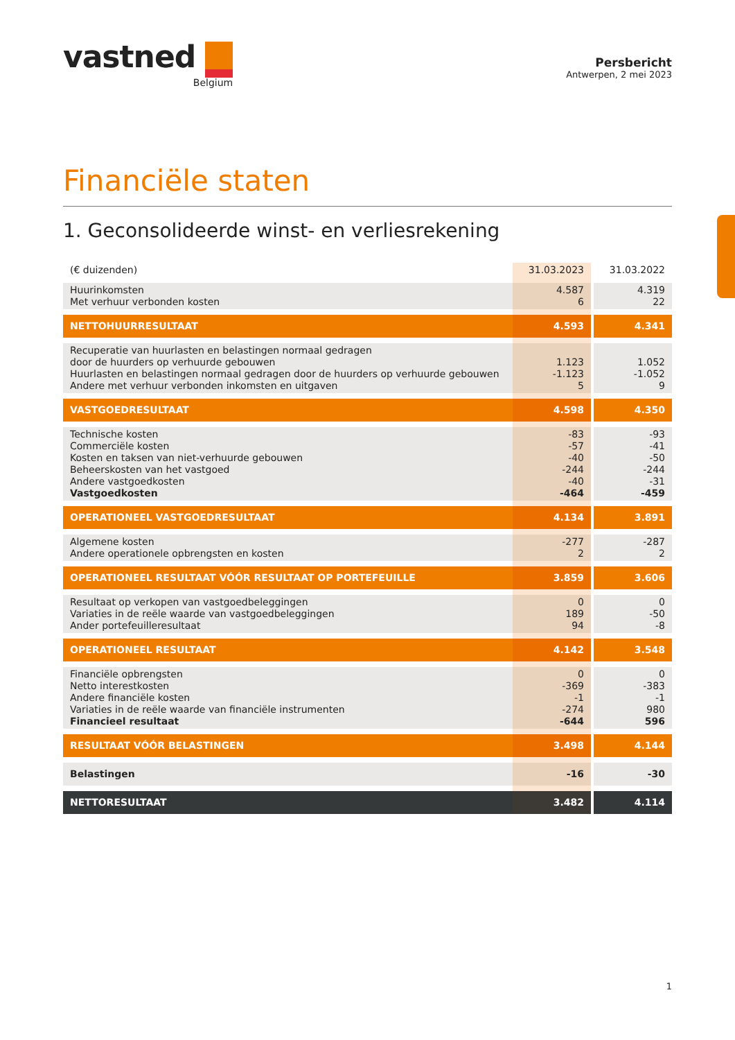vastned
Belgium
Persbericht
Antwerpen, 2 mei 2023
Financiële staten
1. Geconsolideerde winst- en verliesrekening
| (€ duizenden) | 31.03.2023 | 31.03.2022 |
| --- | --- | --- |
| Huurinkomsten Met verhuur verbonden kosten | 4.587 6 | 4.319 22 |
| NETTOHUURRESULTAAT | 4.593 | 4.341 |
| Recuperatie van huurlasten en belastingen normaal gedragen door de huurders op verhuurde gebouwen Huurlasten en belastingen normaal gedragen door de huurders op verhuurde gebouwen Andere met verhuur verbonden inkomsten en uitgaven | 1.123 -1.123 5 | 1.052 -1.052 9 |
| VASTGOEDRESULTAAT | 4.598 | 4.350 |
| Technische kosten Commerciële kosten Kosten en taksen van niet-verhuurde gebouwen Beheerskosten van het vastgoed Andere vastgoedkosten Vastgoedkosten | -83 -57 -40 -244 -40 -464 | -93 -41 -50 -244 -31 -459 |
| OPERATIONEEL VASTGOEDRESULTAAT | 4.134 | 3.891 |
| Algemene kosten Andere operationele opbrengsten en kosten | -277 2 | -287 2 |
| OPERATIONEEL RESULTAAT VÓÓR RESULTAAT OP PORTEFEUILLE | 3.859 | 3.606 |
| Resultaat op verkopen van vastgoedbeleggingen Variaties in de reële waarde van vastgoedbeleggingen Ander portefeuilleresultaat | 0 189 94 | 0 -50 -8 |
| OPERATIONEEL RESULTAAT | 4.142 | 3.548 |
| Financiële opbrengsten Netto interestkosten Andere financiële kosten Variaties in de reële waarde van financiële instrumenten Financieel resultaat | 0 -369 -1 -274 -644 | 0 -383 -1 980 596 |
| RESULTAAT VÓÓR BELASTINGEN | 3.498 | 4.144 |
| Belastingen | -16 | -30 |
| NETTORESULTAAT | 3.482 | 4.114 |
1